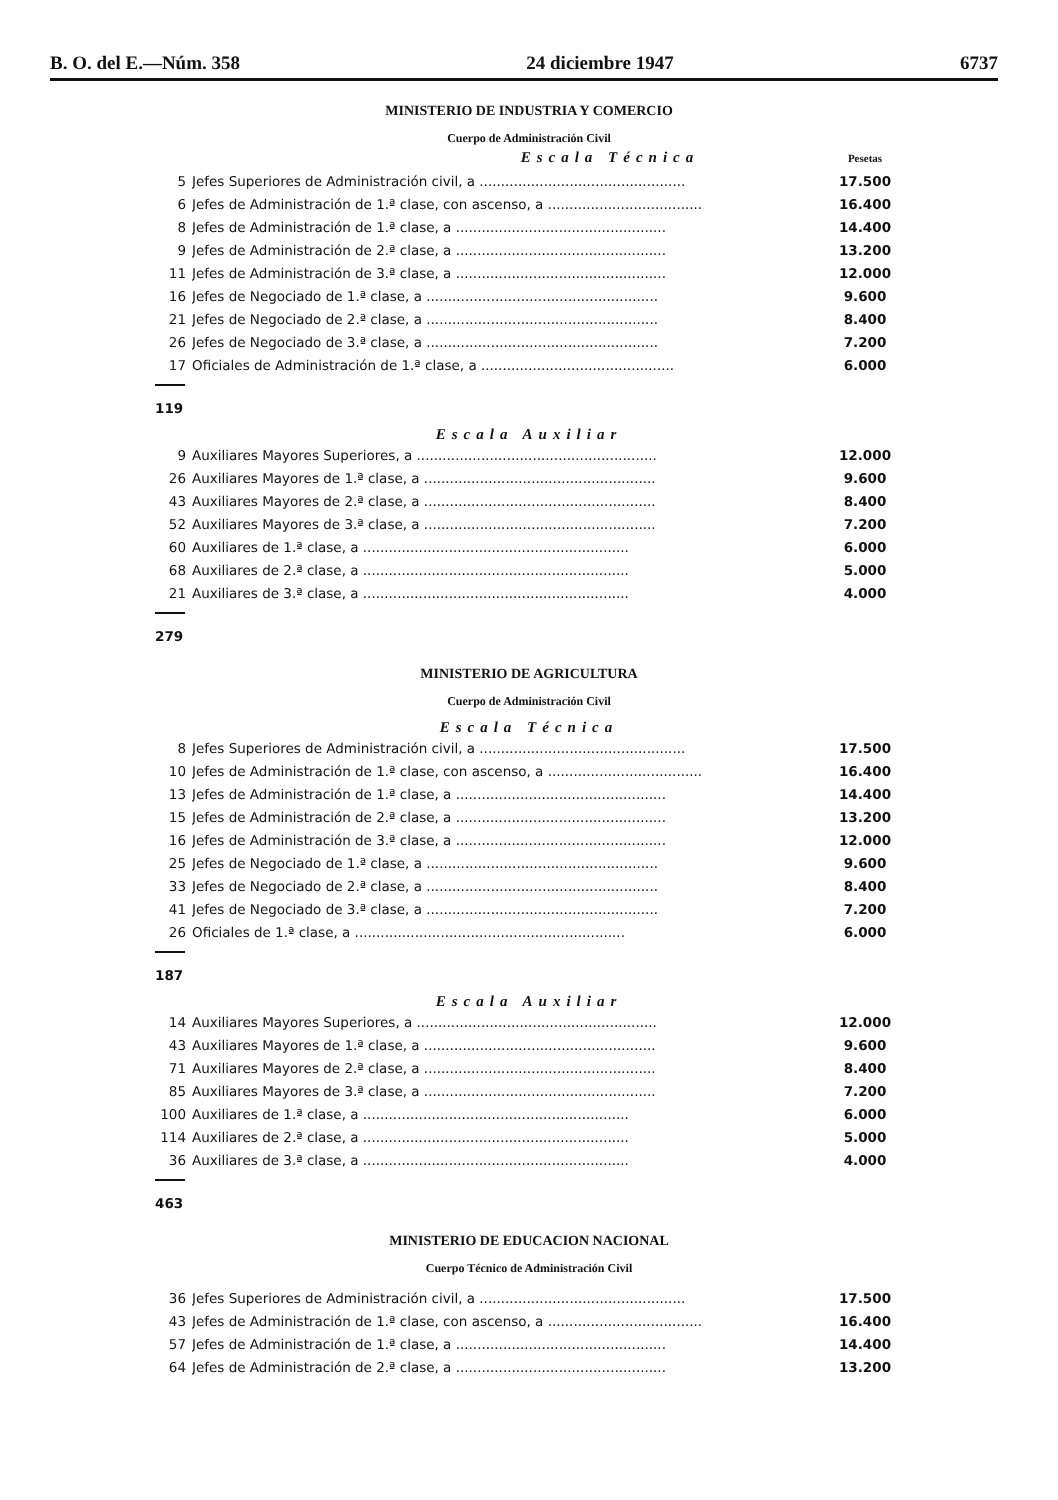B. O. del E.—Núm. 358 24 diciembre 1947 6737
MINISTERIO DE INDUSTRIA Y COMERCIO
Cuerpo de Administración Civil
| Escala Técnica | | Pesetas |
| 5 | Jefes Superiores de Administración civil, a ................................................ | 17.500 |
| 6 | Jefes de Administración de 1.ª clase, con ascenso, a .................................... | 16.400 |
| 8 | Jefes de Administración de 1.ª clase, a ................................................. | 14.400 |
| 9 | Jefes de Administración de 2.ª clase, a ................................................. | 13.200 |
| 11 | Jefes de Administración de 3.ª clase, a ................................................. | 12.000 |
| 16 | Jefes de Negociado de 1.ª clase, a ...................................................... | 9.600 |
| 21 | Jefes de Negociado de 2.ª clase, a ...................................................... | 8.400 |
| 26 | Jefes de Negociado de 3.ª clase, a ...................................................... | 7.200 |
| 17 | Oficiales de Administración de 1.ª clase, a ............................................. | 6.000 |
119
Escala Auxiliar
| 9 | Auxiliares Mayores Superiores, a ........................................................ | 12.000 |
| 26 | Auxiliares Mayores de 1.ª clase, a ...................................................... | 9.600 |
| 43 | Auxiliares Mayores de 2.ª clase, a ...................................................... | 8.400 |
| 52 | Auxiliares Mayores de 3.ª clase, a ...................................................... | 7.200 |
| 60 | Auxiliares de 1.ª clase, a .............................................................. | 6.000 |
| 68 | Auxiliares de 2.ª clase, a .............................................................. | 5.000 |
| 21 | Auxiliares de 3.ª clase, a .............................................................. | 4.000 |
279
MINISTERIO DE AGRICULTURA
Cuerpo de Administración Civil
Escala Técnica
| 8 | Jefes Superiores de Administración civil, a ................................................ | 17.500 |
| 10 | Jefes de Administración de 1.ª clase, con ascenso, a .................................... | 16.400 |
| 13 | Jefes de Administración de 1.ª clase, a ................................................. | 14.400 |
| 15 | Jefes de Administración de 2.ª clase, a ................................................. | 13.200 |
| 16 | Jefes de Administración de 3.ª clase, a ................................................. | 12.000 |
| 25 | Jefes de Negociado de 1.ª clase, a ...................................................... | 9.600 |
| 33 | Jefes de Negociado de 2.ª clase, a ...................................................... | 8.400 |
| 41 | Jefes de Negociado de 3.ª clase, a ...................................................... | 7.200 |
| 26 | Oficiales de 1.ª clase, a ............................................................... | 6.000 |
187
Escala Auxiliar
| 14 | Auxiliares Mayores Superiores, a ........................................................ | 12.000 |
| 43 | Auxiliares Mayores de 1.ª clase, a ...................................................... | 9.600 |
| 71 | Auxiliares Mayores de 2.ª clase, a ...................................................... | 8.400 |
| 85 | Auxiliares Mayores de 3.ª clase, a ...................................................... | 7.200 |
| 100 | Auxiliares de 1.ª clase, a .............................................................. | 6.000 |
| 114 | Auxiliares de 2.ª clase, a .............................................................. | 5.000 |
| 36 | Auxiliares de 3.ª clase, a .............................................................. | 4.000 |
463
MINISTERIO DE EDUCACION NACIONAL
Cuerpo Técnico de Administración Civil
| 36 | Jefes Superiores de Administración civil, a ................................................ | 17.500 |
| 43 | Jefes de Administración de 1.ª clase, con ascenso, a .................................... | 16.400 |
| 57 | Jefes de Administración de 1.ª clase, a ................................................. | 14.400 |
| 64 | Jefes de Administración de 2.ª clase, a ................................................. | 13.200 |